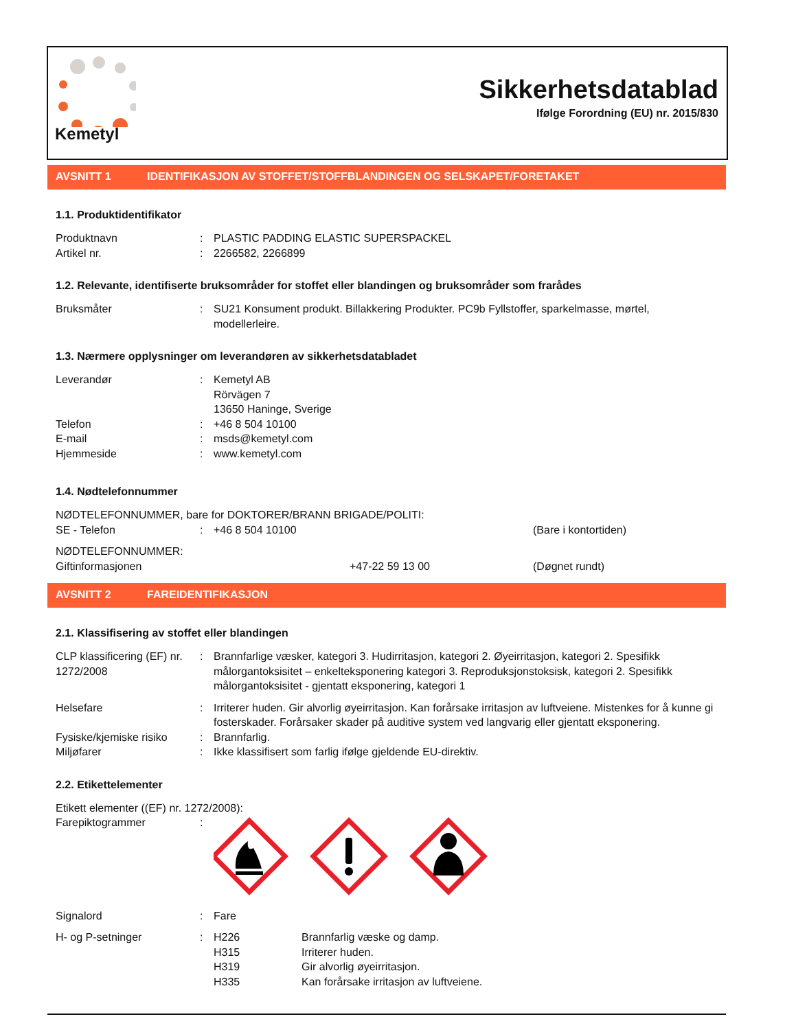Kemetyl
Sikkerhetsdatablad
Ifølge Forordning (EU) nr. 2015/830
AVSNITT 1 IDENTIFIKASJON AV STOFFET/STOFFBLANDINGEN OG SELSKAPET/FORETAKET
1.1. Produktidentifikator
Produktnavn : PLASTIC PADDING ELASTIC SUPERSPACKEL
Artikel nr. : 2266582, 2266899
1.2. Relevante, identifiserte bruksområder for stoffet eller blandingen og bruksområder som frarådes
Bruksmåter : SU21 Konsument produkt. Billakkering Produkter. PC9b Fyllstoffer, sparkelmasse, mørtel, modellerleire.
1.3. Nærmere opplysninger om leverandøren av sikkerhetsdatabladet
Leverandør : Kemetyl AB
Rörvägen 7
13650 Haninge, Sverige
Telefon : +46 8 504 10100
E-mail : msds@kemetyl.com
Hjemmeside : www.kemetyl.com
1.4. Nødtelefonnummer
NØDTELEFONNUMMER, bare for DOKTORER/BRANN BRIGADE/POLITI:
SE - Telefon : +46 8 504 10100 (Bare i kontortiden)
NØDTELEFONNUMMER:
Giftinformasjonen +47-22 59 13 00 (Døgnet rundt)
AVSNITT 2 FAREIDENTIFIKASJON
2.1. Klassifisering av stoffet eller blandingen
CLP klassificering (EF) nr. 1272/2008
: Brannfarlige væsker, kategori 3. Hudirritasjon, kategori 2. Øyeirritasjon, kategori 2. Spesifikk målorgantoksisitet – enkelteksponering kategori 3. Reproduksjonstoksisk, kategori 2. Spesifikk målorgantoksisitet - gjentatt eksponering, kategori 1
Helsefare : Irriterer huden. Gir alvorlig øyeirritasjon. Kan forårsake irritasjon av luftveiene. Mistenkes for å kunne gi fosterskader. Forårsaker skader på auditive system ved langvarig eller gjentatt eksponering.
Fysiske/kjemiske risiko
: Brannfarlig.
Miljøfarer : Ikke klassifisert som farlig ifølge gjeldende EU-direktiv.
2.2. Etikettelementer
Etikett elementer ((EF) nr. 1272/2008):
Farepiktogrammer :
Signalord : Fare
H- og P-setninger : H226 Brannfarlig væske og damp. H315 Irriterer huden. H319 Gir alvorlig øyeirritasjon. H335 Kan forårsake irritasjon av luftveiene.